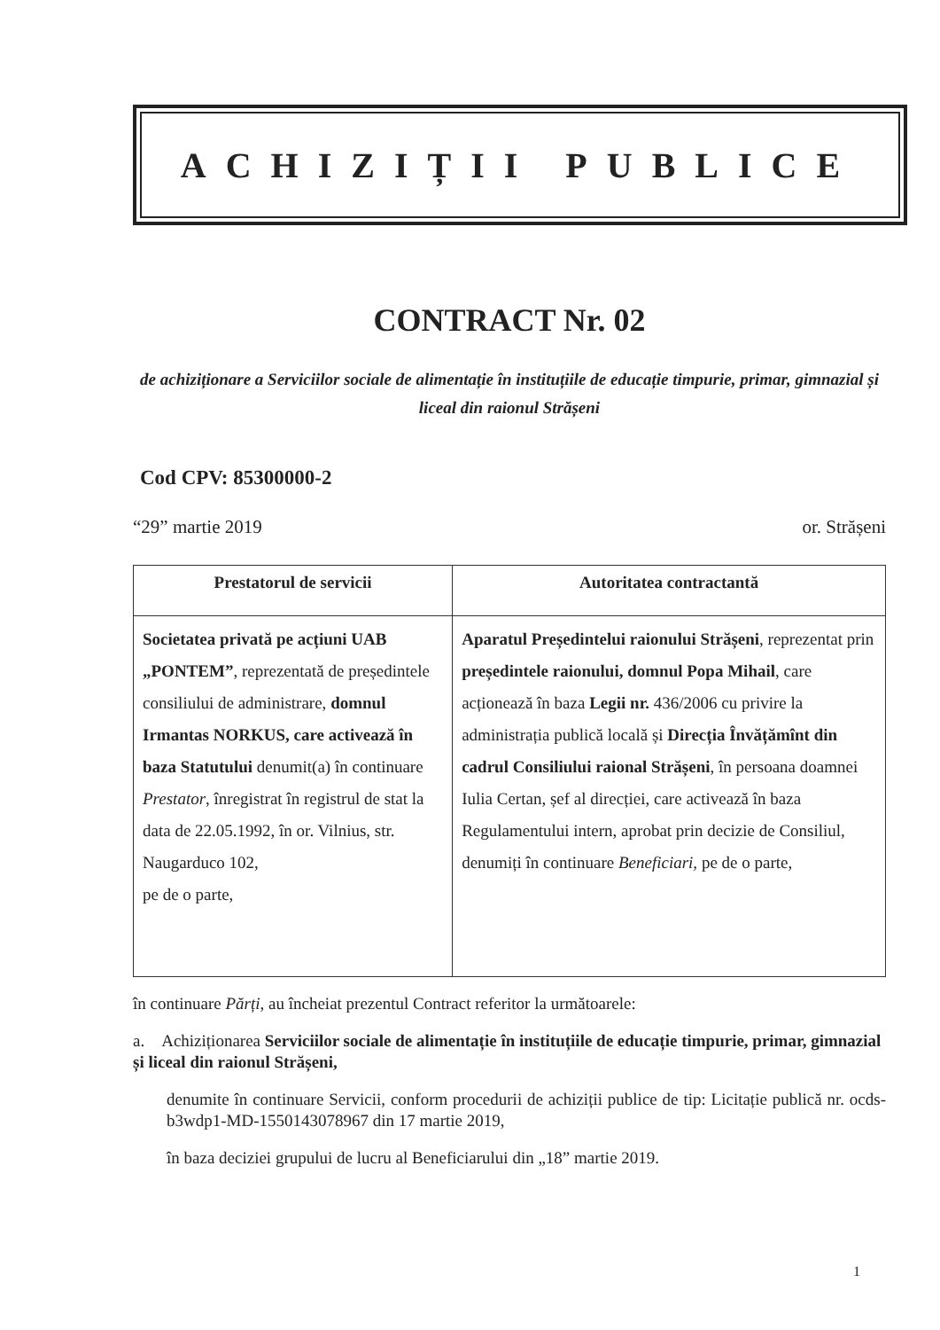ACHIZIȚII PUBLICE
CONTRACT Nr. 02
de achiziționare a Serviciilor sociale de alimentație în instituțiile de educație timpurie, primar, gimnazial și liceal din raionul Strășeni
Cod CPV: 85300000-2
“29” martie 2019 or. Strășeni
| Prestatorul de servicii | Autoritatea contractantă |
| --- | --- |
| Societatea privată pe acțiuni UAB „PONTEM” , reprezentată de președintele consiliului de administrare, domnul Irmantas NORKUS, care activează în baza Statutului denumit(a) în continuare Prestator , înregistrat în registrul de stat la data de 22.05.1992, în or. Vilnius, str. Naugarduco 102, pe de o parte, | Aparatul Președintelui raionului Strășeni , reprezentat prin președintele raionului, domnul Popa Mihail , care acționează în baza Legii nr. 436/2006 cu privire la administrația publică locală și Direcția Învățămînt din cadrul Consiliului raional Strășeni , în persoana doamnei Iulia Certan, șef al direcției, care activează în baza Regulamentului intern, aprobat prin decizie de Consiliul, denumiți în continuare Beneficiari, pe de o parte, |
în continuare Părți, au încheiat prezentul Contract referitor la următoarele:
a. Achiziționarea Serviciilor sociale de alimentație în instituțiile de educație timpurie, primar, gimnazial și liceal din raionul Strășeni,
denumite în continuare Servicii, conform procedurii de achiziții publice de tip: Licitație publică nr. ocds-b3wdp1-MD-1550143078967 din 17 martie 2019,
în baza deciziei grupului de lucru al Beneficiarului din „18” martie 2019.
1